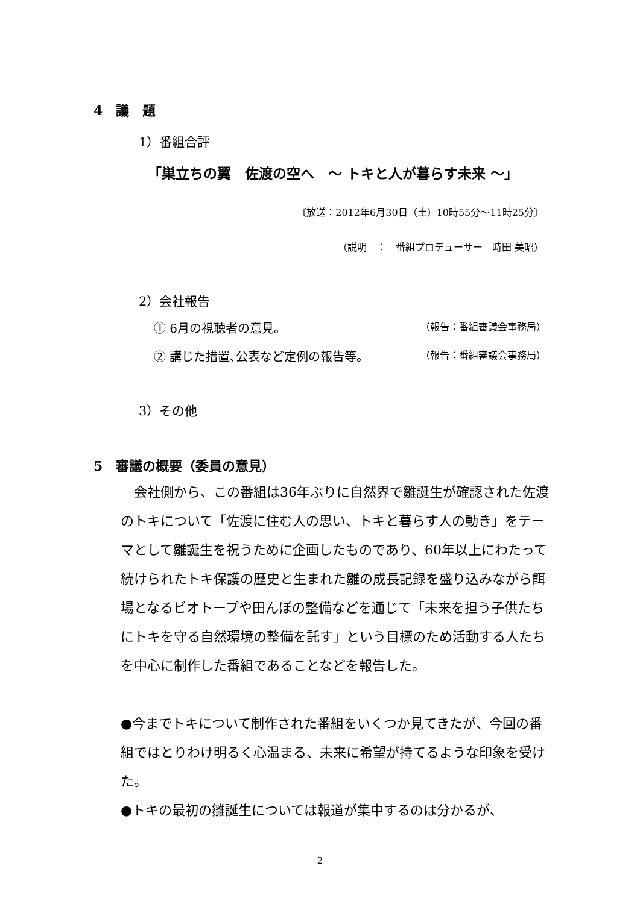4　議　題
1）番組合評
「巣立ちの翼　佐渡の空へ　～ トキと人が暮らす未来 ～」
〔放送：2012年6月30日（土）10時55分～11時25分〕
（説明　：　番組プロデューサー　時田 美昭）
2）会社報告
① 6月の視聴者の意見。 （報告：番組審議会事務局）
② 講じた措置､公表など定例の報告等。 （報告：番組審議会事務局）
3）その他
5　審議の概要（委員の意見）
　会社側から、この番組は36年ぶりに自然界で雛誕生が確認された佐渡のトキについて「佐渡に住む人の思い、トキと暮らす人の動き」をテーマとして雛誕生を祝うために企画したものであり、60年以上にわたって続けられたトキ保護の歴史と生まれた雛の成長記録を盛り込みながら餌場となるビオトープや田んぼの整備などを通じて「未来を担う子供たちにトキを守る自然環境の整備を託す」という目標のため活動する人たちを中心に制作した番組であることなどを報告した。
●今までトキについて制作された番組をいくつか見てきたが、今回の番組ではとりわけ明るく心温まる、未来に希望が持てるような印象を受けた。
●トキの最初の雛誕生については報道が集中するのは分かるが、
2